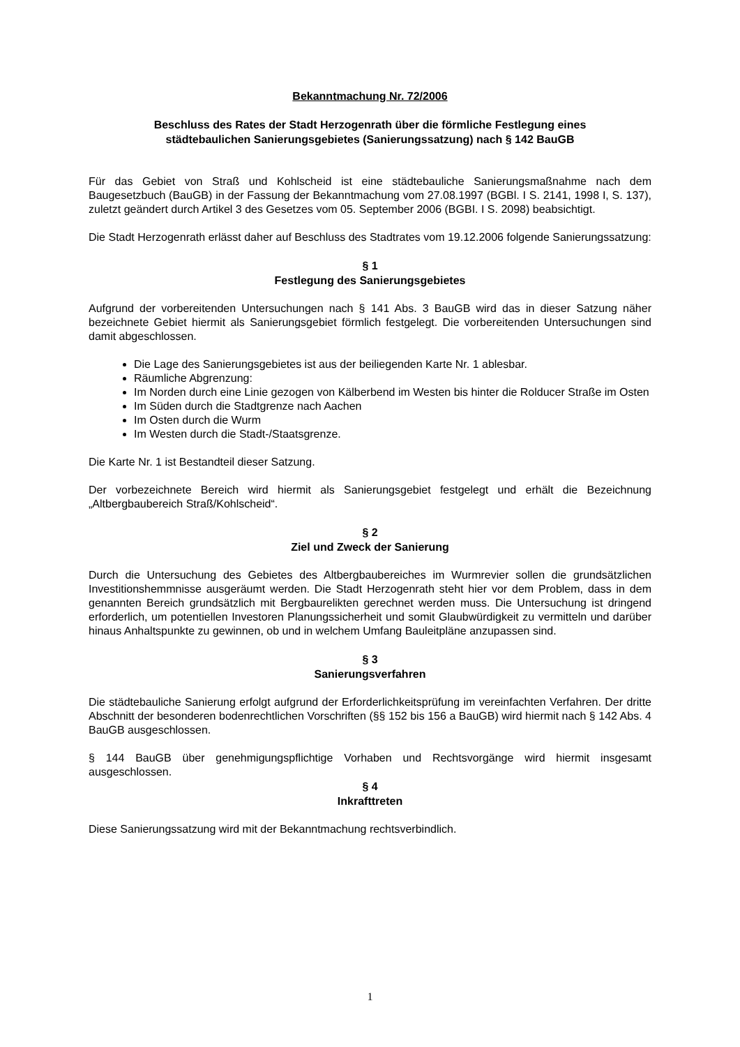Bekanntmachung Nr. 72/2006
Beschluss des Rates der Stadt Herzogenrath über die förmliche Festlegung eines
städtebaulichen Sanierungsgebietes (Sanierungssatzung) nach § 142 BauGB
Für das Gebiet von Straß und Kohlscheid ist eine städtebauliche Sanierungsmaßnahme nach dem Baugesetzbuch (BauGB) in der Fassung der Bekanntmachung vom 27.08.1997 (BGBl. I S. 2141, 1998 I, S. 137), zuletzt geändert durch Artikel 3 des Gesetzes vom 05. September 2006 (BGBI. I S. 2098) beabsichtigt.
Die Stadt Herzogenrath erlässt daher auf Beschluss des Stadtrates vom 19.12.2006 folgende Sanierungssatzung:
§ 1
Festlegung des Sanierungsgebietes
Aufgrund der vorbereitenden Untersuchungen nach § 141 Abs. 3 BauGB wird das in dieser Satzung näher bezeichnete Gebiet hiermit als Sanierungsgebiet förmlich festgelegt. Die vorbereitenden Untersuchungen sind damit abgeschlossen.
Die Lage des Sanierungsgebietes ist aus der beiliegenden Karte Nr. 1 ablesbar.
Räumliche Abgrenzung:
Im Norden durch eine Linie gezogen von Kälberbend im Westen bis hinter die Rolducer Straße im Osten
Im Süden durch die Stadtgrenze nach Aachen
Im Osten durch die Wurm
Im Westen durch die Stadt-/Staatsgrenze.
Die Karte Nr. 1 ist Bestandteil dieser Satzung.
Der vorbezeichnete Bereich wird hiermit als Sanierungsgebiet festgelegt und erhält die Bezeichnung „Altbergbaubereich Straß/Kohlscheid“.
§ 2
Ziel und Zweck der Sanierung
Durch die Untersuchung des Gebietes des Altbergbaubereiches im Wurmrevier sollen die grundsätzlichen Investitionshemmnisse ausgeräumt werden. Die Stadt Herzogenrath steht hier vor dem Problem, dass in dem genannten Bereich grundsätzlich mit Bergbaurelikten gerechnet werden muss. Die Untersuchung ist dringend erforderlich, um potentiellen Investoren Planungssicherheit und somit Glaubwürdigkeit zu vermitteln und darüber hinaus Anhaltspunkte zu gewinnen, ob und in welchem Umfang Bauleitpläne anzupassen sind.
§ 3
Sanierungsverfahren
Die städtebauliche Sanierung erfolgt aufgrund der Erforderlichkeitsprüfung im vereinfachten Verfahren. Der dritte Abschnitt der besonderen bodenrechtlichen Vorschriften (§§ 152 bis 156 a BauGB) wird hiermit nach § 142 Abs. 4 BauGB ausgeschlossen.
§ 144 BauGB über genehmigungspflichtige Vorhaben und Rechtsvorgänge wird hiermit insgesamt ausgeschlossen.
§ 4
Inkrafttreten
Diese Sanierungssatzung wird mit der Bekanntmachung rechtsverbindlich.
1